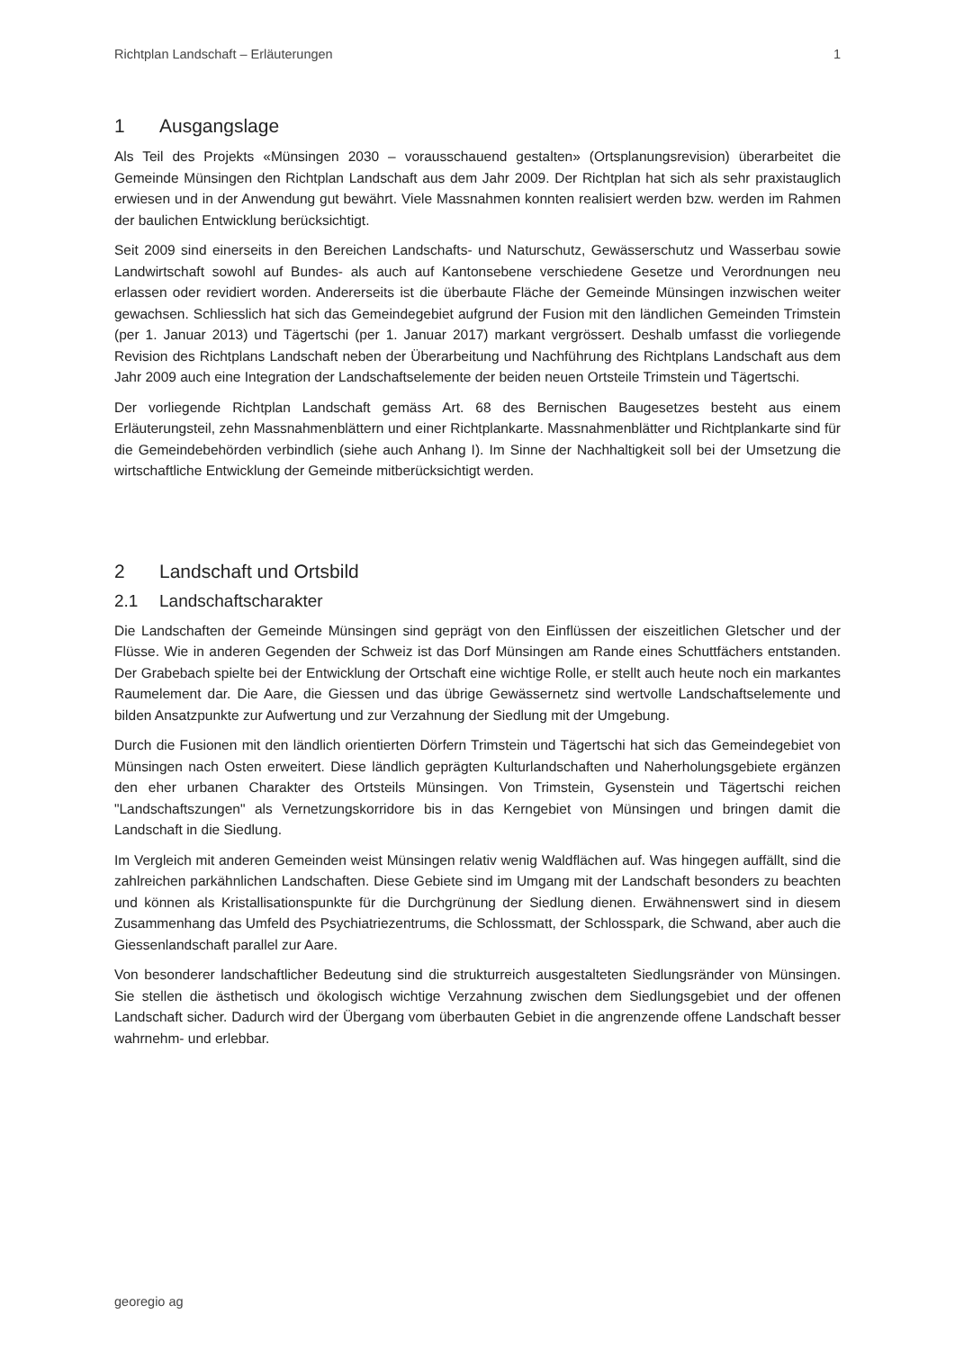Richtplan Landschaft – Erläuterungen 1
1 Ausgangslage
Als Teil des Projekts «Münsingen 2030 – vorausschauend gestalten» (Ortsplanungsrevision) überarbeitet die Gemeinde Münsingen den Richtplan Landschaft aus dem Jahr 2009. Der Richtplan hat sich als sehr praxistauglich erwiesen und in der Anwendung gut bewährt. Viele Massnahmen konnten realisiert werden bzw. werden im Rahmen der baulichen Entwicklung berücksichtigt.
Seit 2009 sind einerseits in den Bereichen Landschafts- und Naturschutz, Gewässerschutz und Wasserbau sowie Landwirtschaft sowohl auf Bundes- als auch auf Kantonsebene verschiedene Gesetze und Verordnungen neu erlassen oder revidiert worden. Andererseits ist die überbaute Fläche der Gemeinde Münsingen inzwischen weiter gewachsen. Schliesslich hat sich das Gemeindegebiet aufgrund der Fusion mit den ländlichen Gemeinden Trimstein (per 1. Januar 2013) und Tägertschi (per 1. Januar 2017) markant vergrössert. Deshalb umfasst die vorliegende Revision des Richtplans Landschaft neben der Überarbeitung und Nachführung des Richtplans Landschaft aus dem Jahr 2009 auch eine Integration der Landschaftselemente der beiden neuen Ortsteile Trimstein und Tägertschi.
Der vorliegende Richtplan Landschaft gemäss Art. 68 des Bernischen Baugesetzes besteht aus einem Erläuterungsteil, zehn Massnahmenblättern und einer Richtplankarte. Massnahmenblätter und Richtplankarte sind für die Gemeindebehörden verbindlich (siehe auch Anhang I). Im Sinne der Nachhaltigkeit soll bei der Umsetzung die wirtschaftliche Entwicklung der Gemeinde mitberücksichtigt werden.
2 Landschaft und Ortsbild
2.1 Landschaftscharakter
Die Landschaften der Gemeinde Münsingen sind geprägt von den Einflüssen der eiszeitlichen Gletscher und der Flüsse. Wie in anderen Gegenden der Schweiz ist das Dorf Münsingen am Rande eines Schuttfächers entstanden. Der Grabebach spielte bei der Entwicklung der Ortschaft eine wichtige Rolle, er stellt auch heute noch ein markantes Raumelement dar. Die Aare, die Giessen und das übrige Gewässernetz sind wertvolle Landschaftselemente und bilden Ansatzpunkte zur Aufwertung und zur Verzahnung der Siedlung mit der Umgebung.
Durch die Fusionen mit den ländlich orientierten Dörfern Trimstein und Tägertschi hat sich das Gemeindegebiet von Münsingen nach Osten erweitert. Diese ländlich geprägten Kulturlandschaften und Naherholungsgebiete ergänzen den eher urbanen Charakter des Ortsteils Münsingen. Von Trimstein, Gysenstein und Tägertschi reichen "Landschaftszungen" als Vernetzungskorridore bis in das Kerngebiet von Münsingen und bringen damit die Landschaft in die Siedlung.
Im Vergleich mit anderen Gemeinden weist Münsingen relativ wenig Waldflächen auf. Was hingegen auffällt, sind die zahlreichen parkähnlichen Landschaften. Diese Gebiete sind im Umgang mit der Landschaft besonders zu beachten und können als Kristallisationspunkte für die Durchgrünung der Siedlung dienen. Erwähnenswert sind in diesem Zusammenhang das Umfeld des Psychiatriezentrums, die Schlossmatt, der Schlosspark, die Schwand, aber auch die Giessenlandschaft parallel zur Aare.
Von besonderer landschaftlicher Bedeutung sind die strukturreich ausgestalteten Siedlungsränder von Münsingen. Sie stellen die ästhetisch und ökologisch wichtige Verzahnung zwischen dem Siedlungsgebiet und der offenen Landschaft sicher. Dadurch wird der Übergang vom überbauten Gebiet in die angrenzende offene Landschaft besser wahrnehm- und erlebbar.
georegio ag